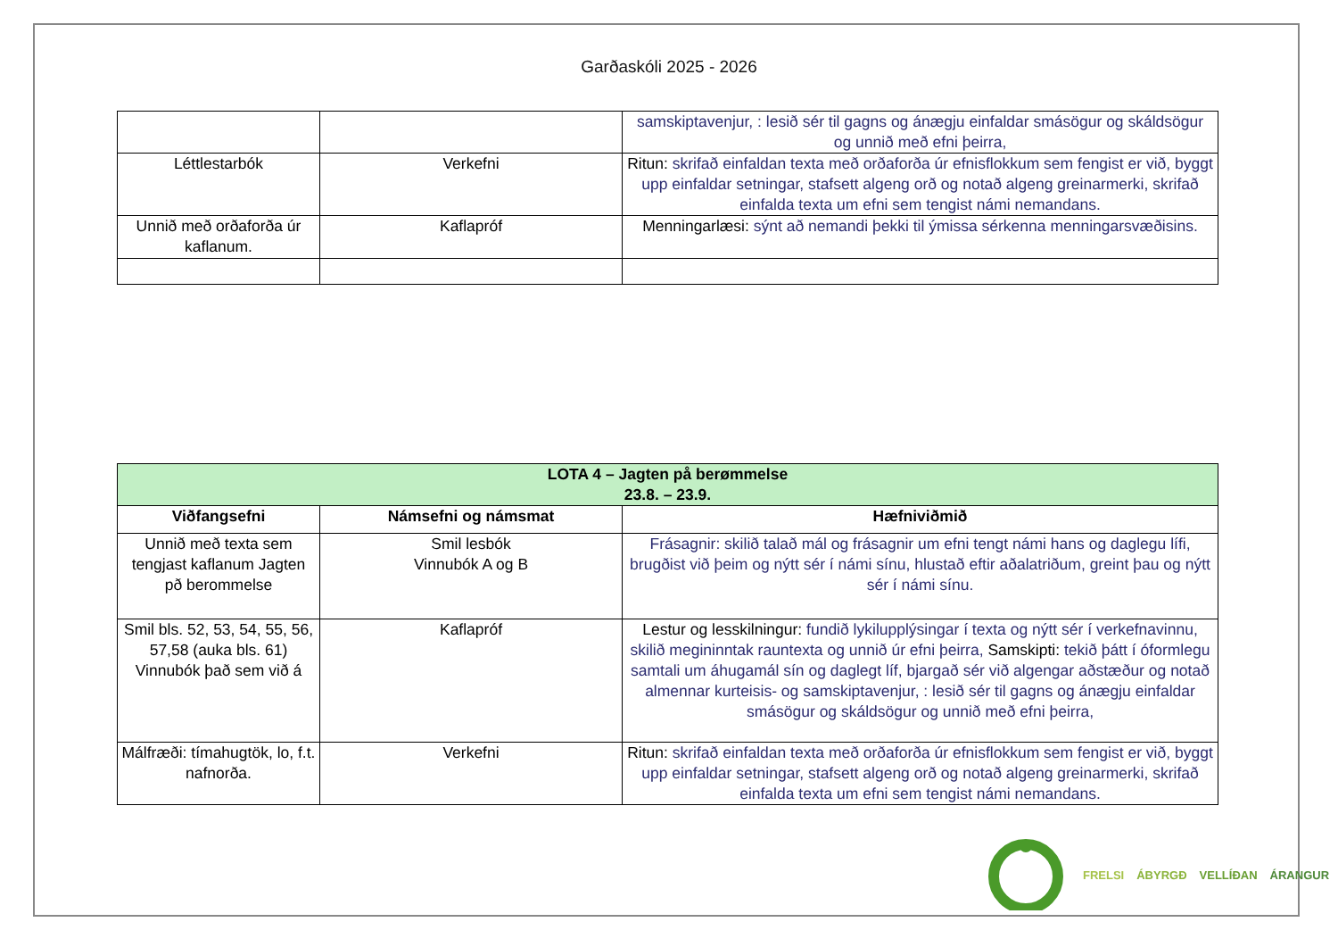Garðaskóli 2025 - 2026
| | | samskiptavenjur, : lesið sér til gagns og ánægju einfaldar smásögur og skáldsögur og unnið með efni þeirra, |
| Léttlestarbók | Verkefni | Ritun: skrifað einfaldan texta með orðaforða úr efnisflokkum sem fengist er við, byggt upp einfaldar setningar, stafsett algeng orð og notað algeng greinarmerki, skrifað einfalda texta um efni sem tengist námi nemandans. |
| Unnið með orðaforða úr kaflanum. | Kaflapróf | Menningarlæsi: sýnt að nemandi þekki til ýmissa sérkenna menningarsvæðisins. |
| LOTA 4 – Jagten på berømmelse 23.8. – 23.9. | | |
| Viðfangsefni | Námsefni og námsmat | Hæfniviðmið |
| Unnið með texta sem tengjast kaflanum Jagten pð berommelse | Smil lesbók Vinnubók A og B | Frásagnir: skilið talað mál og frásagnir um efni tengt námi hans og daglegu lífi, brugðist við þeim og nýtt sér í námi sínu, hlustað eftir aðalatriðum, greint þau og nýtt sér í námi sínu. |
| Smil bls. 52, 53, 54, 55, 56, 57,58 (auka bls. 61) Vinnubók það sem við á | Kaflapróf | Lestur og lesskilningur: fundið lykilupplýsingar í texta og nýtt sér í verkefnavinnu, skilið megininntak rauntexta og unnið úr efni þeirra, Samskipti: tekið þátt í óformlegu samtali um áhugamál sín og daglegt líf, bjargað sér við algengar aðstæður og notað almennar kurteisis- og samskiptavenjur, : lesið sér til gagns og ánægju einfaldar smásögur og skáldsögur og unnið með efni þeirra, |
| Málfræði: tímahugtök, lo, f.t. nafnorða. | Verkefni | Ritun: skrifað einfaldan texta með orðaforða úr efnisflokkum sem fengist er við, byggt upp einfaldar setningar, stafsett algeng orð og notað algeng greinarmerki, skrifað einfalda texta um efni sem tengist námi nemandans. |
FRELSI ÁBYRGÐ VELLÍÐAN ÁRANGUR